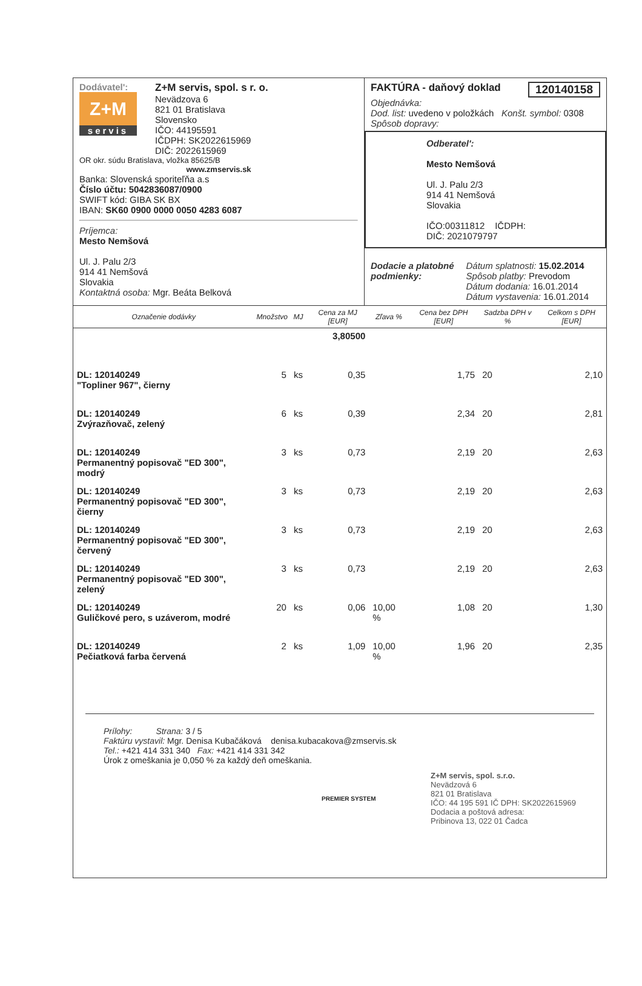Dodávatel':
Z+M
servis
Z+M servis, spol. s r. o.
Nevädzova 6
821 01 Bratislava
Slovensko
IČO: 44195591
IČDPH: SK2022615969
DIČ: 2022615969
OR okr. súdu Bratislava, vložka 85625/B
www.zmservis.sk
Banka: Slovenská sporiteľňa a.s
Číslo účtu: 5042836087/0900
SWIFT kód: GIBA SK BX
IBAN: SK60 0900 0000 0050 4283 6087
Príjemca:
Mesto Nemšová
Ul. J. Palu 2/3
914 41 Nemšová
Slovakia
Kontaktná osoba: Mgr. Beáta Belková
FAKTÚRA - daňový doklad 120140158
Objednávka:
Dod. list: uvedeno v položkách Konšt. symbol: 0308
Spôsob dopravy:
Odberatel':
Mesto Nemšová
Ul. J. Palu 2/3
914 41 Nemšová
Slovakia
IČO:00311812 IČDPH:
DIČ: 2021079797
Dodacie a platobné
podmienky:
Dátum splatnosti: 15.02.2014
Spôsob platby: Prevodom
Dátum dodania: 16.01.2014
Dátum vystavenia: 16.01.2014
| Označenie dodávky | Množstvo | MJ | Cena za MJ [EUR] | Zľava % | Cena bez DPH [EUR] | Sadzba DPH v % | Celkom s DPH [EUR] |
| --- | --- | --- | --- | --- | --- | --- | --- |
| | | | 3,80500 | | | | |
| DL: 120140249 "Topliner 967", čierny | 5 | ks | 0,35 | | 1,75 | 20 | 2,10 |
| DL: 120140249 Zvýrazňovač, zelený | 6 | ks | 0,39 | | 2,34 | 20 | 2,81 |
| DL: 120140249 Permanentný popisovač "ED 300", modrý | 3 | ks | 0,73 | | 2,19 | 20 | 2,63 |
| DL: 120140249 Permanentný popisovač "ED 300", čierny | 3 | ks | 0,73 | | 2,19 | 20 | 2,63 |
| DL: 120140249 Permanentný popisovač "ED 300", červený | 3 | ks | 0,73 | | 2,19 | 20 | 2,63 |
| DL: 120140249 Permanentný popisovač "ED 300", zelený | 3 | ks | 0,73 | | 2,19 | 20 | 2,63 |
| DL: 120140249 Guličkové pero, s uzáverom, modré | 20 | ks | 0,06 | 10,00 % | 1,08 | 20 | 1,30 |
| DL: 120140249 Pečiatková farba červená | 2 | ks | 1,09 | 10,00 % | 1,96 | 20 | 2,35 |
Prílohy: Strana: 3 / 5
Faktúru vystavil: Mgr. Denisa Kubačáková denisa.kubacakova@zmservis.sk
Tel.: +421 414 331 340 Fax: +421 414 331 342
Úrok z omeškania je 0,050 % za každý deň omeškania.
PREMIER SYSTEM
Z+M servis, spol. s.r.o.
Nevädzová 6
821 01 Bratislava
IČO: 44 195 591 IČ DPH: SK2022615969
Dodacia a poštová adresa:
Pribinova 13, 022 01 Čadca